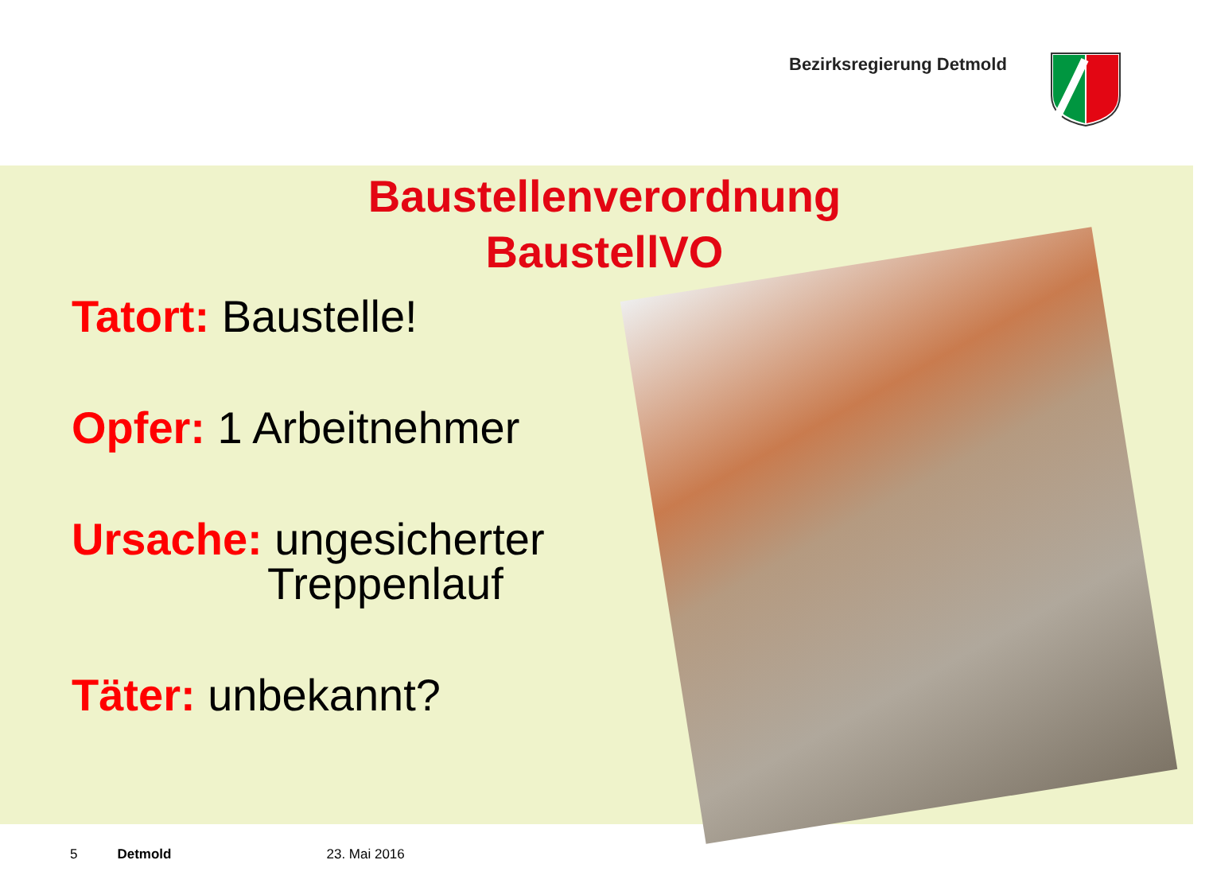Bezirksregierung Detmold
Baustellenverordnung
BaustellVO
Tatort: Baustelle!
Opfer: 1 Arbeitnehmer
Ursache: ungesicherter
Treppenlauf
Täter: unbekannt?
5 Detmold 23. Mai 2016